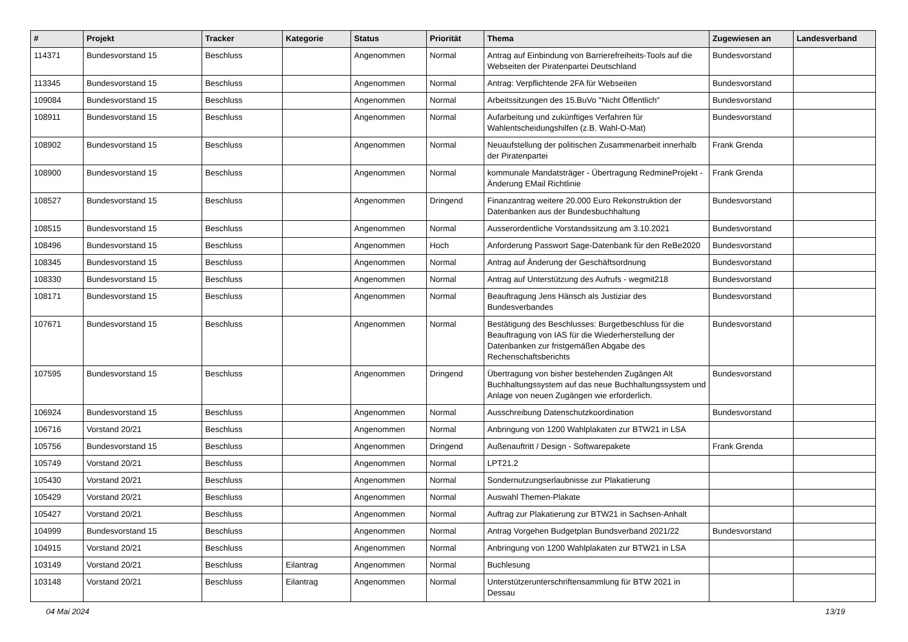| # | Projekt | Tracker | Kategorie | Status | Priorität | Thema | Zugewiesen an | Landesverband |
| --- | --- | --- | --- | --- | --- | --- | --- | --- |
| 114371 | Bundesvorstand 15 | Beschluss | | Angenommen | Normal | Antrag auf Einbindung von Barrierefreiheits-Tools auf die Webseiten der Piratenpartei Deutschland | Bundesvorstand | |
| 113345 | Bundesvorstand 15 | Beschluss | | Angenommen | Normal | Antrag: Verpflichtende 2FA für Webseiten | Bundesvorstand | |
| 109084 | Bundesvorstand 15 | Beschluss | | Angenommen | Normal | Arbeitssitzungen des 15.BuVo "Nicht Öffentlich" | Bundesvorstand | |
| 108911 | Bundesvorstand 15 | Beschluss | | Angenommen | Normal | Aufarbeitung und zukünftiges Verfahren für Wahlentscheidungshilfen (z.B. Wahl-O-Mat) | Bundesvorstand | |
| 108902 | Bundesvorstand 15 | Beschluss | | Angenommen | Normal | Neuaufstellung der politischen Zusammenarbeit innerhalb der Piratenpartei | Frank Grenda | |
| 108900 | Bundesvorstand 15 | Beschluss | | Angenommen | Normal | kommunale Mandatsträger - Übertragung RedmineProjekt - Änderung EMail Richtlinie | Frank Grenda | |
| 108527 | Bundesvorstand 15 | Beschluss | | Angenommen | Dringend | Finanzantrag weitere 20.000 Euro Rekonstruktion der Datenbanken aus der Bundesbuchhaltung | Bundesvorstand | |
| 108515 | Bundesvorstand 15 | Beschluss | | Angenommen | Normal | Ausserordentliche Vorstandssitzung am 3.10.2021 | Bundesvorstand | |
| 108496 | Bundesvorstand 15 | Beschluss | | Angenommen | Hoch | Anforderung Passwort Sage-Datenbank für den ReBe2020 | Bundesvorstand | |
| 108345 | Bundesvorstand 15 | Beschluss | | Angenommen | Normal | Antrag auf Änderung der Geschäftsordnung | Bundesvorstand | |
| 108330 | Bundesvorstand 15 | Beschluss | | Angenommen | Normal | Antrag auf Unterstützung des Aufrufs - wegmit218 | Bundesvorstand | |
| 108171 | Bundesvorstand 15 | Beschluss | | Angenommen | Normal | Beauftragung Jens Hänsch als Justiziar des Bundesverbandes | Bundesvorstand | |
| 107671 | Bundesvorstand 15 | Beschluss | | Angenommen | Normal | Bestätigung des Beschlusses: Burgetbeschluss für die Beauftragung von IAS für die Wiederherstellung der Datenbanken zur fristgemäßen Abgabe des Rechenschaftsberichts | Bundesvorstand | |
| 107595 | Bundesvorstand 15 | Beschluss | | Angenommen | Dringend | Übertragung von bisher bestehenden Zugängen Alt Buchhaltungssystem auf das neue Buchhaltungssystem und Anlage von neuen Zugängen wie erforderlich. | Bundesvorstand | |
| 106924 | Bundesvorstand 15 | Beschluss | | Angenommen | Normal | Ausschreibung Datenschutzkoordination | Bundesvorstand | |
| 106716 | Vorstand 20/21 | Beschluss | | Angenommen | Normal | Anbringung von 1200 Wahlplakaten zur BTW21 in LSA | | |
| 105756 | Bundesvorstand 15 | Beschluss | | Angenommen | Dringend | Außenauftritt / Design - Softwarepakete | Frank Grenda | |
| 105749 | Vorstand 20/21 | Beschluss | | Angenommen | Normal | LPT21.2 | | |
| 105430 | Vorstand 20/21 | Beschluss | | Angenommen | Normal | Sondernutzungserlaubnisse zur Plakatierung | | |
| 105429 | Vorstand 20/21 | Beschluss | | Angenommen | Normal | Auswahl Themen-Plakate | | |
| 105427 | Vorstand 20/21 | Beschluss | | Angenommen | Normal | Auftrag zur Plakatierung zur BTW21 in Sachsen-Anhalt | | |
| 104999 | Bundesvorstand 15 | Beschluss | | Angenommen | Normal | Antrag Vorgehen Budgetplan Bundsverband 2021/22 | Bundesvorstand | |
| 104915 | Vorstand 20/21 | Beschluss | | Angenommen | Normal | Anbringung von 1200 Wahlplakaten zur BTW21 in LSA | | |
| 103149 | Vorstand 20/21 | Beschluss | Eilantrag | Angenommen | Normal | Buchlesung | | |
| 103148 | Vorstand 20/21 | Beschluss | Eilantrag | Angenommen | Normal | Unterstützerunterschriftensammlung für BTW 2021 in Dessau | | |
04 Mai 2024 13/19